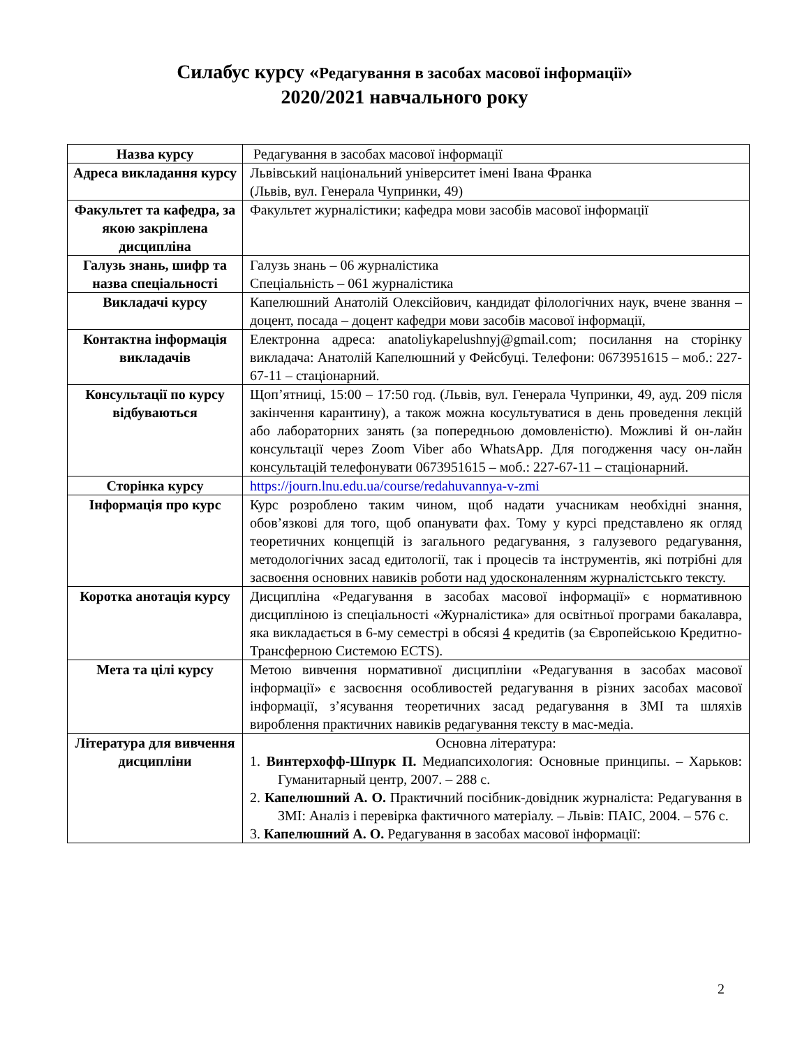Силабус курсу «Редагування в засобах масової інформації»
2020/2021 навчального року
| Назва курсу | Редагування в засобах масової інформації |
| Адреса викладання курсу | Львівський національний університет імені Івана Франка (Львів, вул. Генерала Чупринки, 49) |
| Факультет та кафедра, за якою закріплена дисципліна | Факультет журналістики; кафедра мови засобів масової інформації |
| Галузь знань, шифр та назва спеціальності | Галузь знань – 06 журналістика Спеціальність – 061 журналістика |
| Викладачі курсу | Капелюшний Анатолій Олексійович, кандидат філологічних наук, вчене звання – доцент, посада – доцент кафедри мови засобів масової інформації, |
| Контактна інформація викладачів | Електронна адреса: anatoliykapelushnyj@gmail.com; посилання на сторінку викладача: Анатолій Капелюшний у Фейсбуці. Телефони: 0673951615 – моб.: 227-67-11 – стаціонарний. |
| Консультації по курсу відбуваються | Щоп’ятниці, 15:00 – 17:50 год. (Львів, вул. Генерала Чупринки, 49, ауд. 209 після закінчення карантину), а також можна косультуватися в день проведення лекцій або лабораторних занять (за попередньою домовленістю). Можливі й он-лайн консультації через Zoom Viber або WhatsApp. Для погодження часу он-лайн консультацій телефонувати 0673951615 – моб.: 227-67-11 – стаціонарний. |
| Сторінка курсу | https://journ.lnu.edu.ua/course/redahuvannya-v-zmi |
| Інформація про курс | Курс розроблено таким чином, щоб надати учасникам необхідні знання, обов’язкові для того, щоб опанувати фах. Тому у курсі представлено як огляд теоретичних концепцій із загального редагування, з галузевого редагування, методологічних засад едитології, так і процесів та інструментів, які потрібні для засвоєння основних навиків роботи над удосконаленням журналістськго тексту. |
| Коротка анотація курсу | Дисципліна «Редагування в засобах масової інформації» є нормативною дисципліною із спеціальності «Журналістика» для освітньої програми бакалавра, яка викладається в 6-му семестрі в обсязі 4 кредитів (за Європейською Кредитно-Трансферною Системою ECTS). |
| Мета та цілі курсу | Метою вивчення нормативної дисципліни «Редагування в засобах масової інформації» є засвоєння особливостей редагування в різних засобах масової інформації, з’ясування теоретичних засад редагування в ЗМІ та шляхів вироблення практичних навиків редагування тексту в мас-медіа. |
| Література для вивчення дисципліни | Основна література: 1. Винтерхофф-Шпурк П. Медиапсихология: Основные принципы. – Харьков: Гуманитарный центр, 2007. – 288 с. 2. Капелюшний А. О. Практичний посібник-довідник журналіста: Редагування в ЗМІ: Аналіз і перевірка фактичного матеріалу. – Львів: ПАІС, 2004. – 576 с. 3. Капелюшний А. О. Редагування в засобах масової інформації: |
2